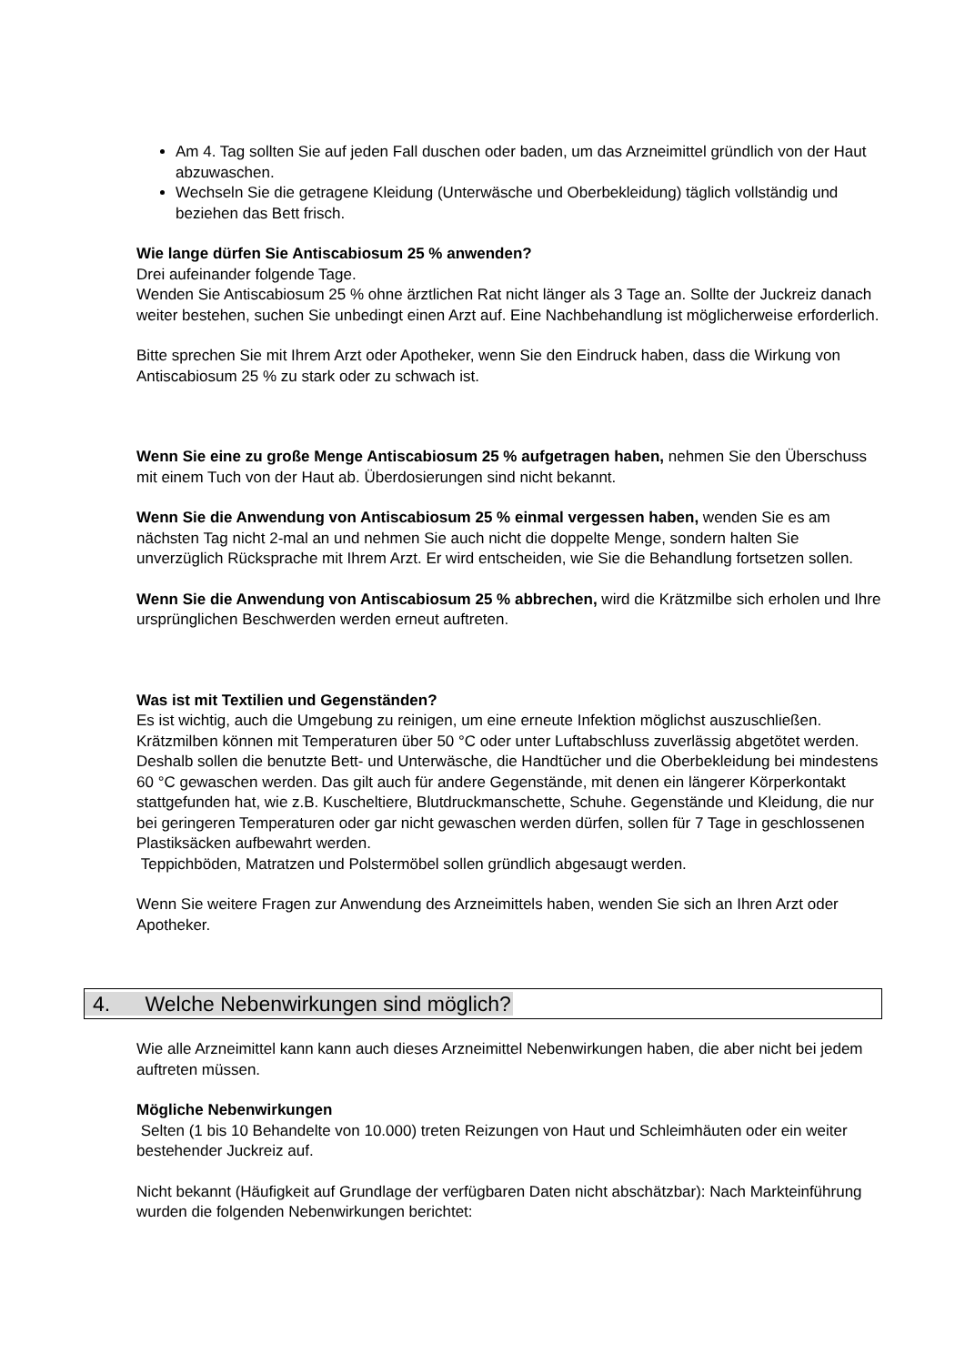Am 4. Tag sollten Sie auf jeden Fall duschen oder baden, um das Arzneimittel gründlich von der Haut abzuwaschen.
Wechseln Sie die getragene Kleidung (Unterwäsche und Oberbekleidung) täglich vollständig und beziehen das Bett frisch.
Wie lange dürfen Sie Antiscabiosum 25 % anwenden?
Drei aufeinander folgende Tage.
Wenden Sie Antiscabiosum 25 % ohne ärztlichen Rat nicht länger als 3 Tage an. Sollte der Juckreiz danach weiter bestehen, suchen Sie unbedingt einen Arzt auf. Eine Nachbehandlung ist möglicherweise erforderlich.
Bitte sprechen Sie mit Ihrem Arzt oder Apotheker, wenn Sie den Eindruck haben, dass die Wirkung von Antiscabiosum 25 % zu stark oder zu schwach ist.
Wenn Sie eine zu große Menge Antiscabiosum 25 % aufgetragen haben, nehmen Sie den Überschuss mit einem Tuch von der Haut ab. Überdosierungen sind nicht bekannt.
Wenn Sie die Anwendung von Antiscabiosum 25 % einmal vergessen haben, wenden Sie es am nächsten Tag nicht 2-mal an und nehmen Sie auch nicht die doppelte Menge, sondern halten Sie unverzüglich Rücksprache mit Ihrem Arzt. Er wird entscheiden, wie Sie die Behandlung fortsetzen sollen.
Wenn Sie die Anwendung von Antiscabiosum 25 % abbrechen, wird die Krätzmilbe sich erholen und Ihre ursprünglichen Beschwerden werden erneut auftreten.
Was ist mit Textilien und Gegenständen?
Es ist wichtig, auch die Umgebung zu reinigen, um eine erneute Infektion möglichst auszuschließen. Krätzmilben können mit Temperaturen über 50 °C oder unter Luftabschluss zuverlässig abgetötet werden.
Deshalb sollen die benutzte Bett- und Unterwäsche, die Handtücher und die Oberbekleidung bei mindestens 60 °C gewaschen werden. Das gilt auch für andere Gegenstände, mit denen ein längerer Körperkontakt stattgefunden hat, wie z.B. Kuscheltiere, Blutdruckmanschette, Schuhe. Gegenstände und Kleidung, die nur bei geringeren Temperaturen oder gar nicht gewaschen werden dürfen, sollen für 7 Tage in geschlossenen Plastiksäcken aufbewahrt werden.
Teppichböden, Matratzen und Polstermöbel sollen gründlich abgesaugt werden.
Wenn Sie weitere Fragen zur Anwendung des Arzneimittels haben, wenden Sie sich an Ihren Arzt oder Apotheker.
4. Welche Nebenwirkungen sind möglich?
Wie alle Arzneimittel kann kann auch dieses Arzneimittel Nebenwirkungen haben, die aber nicht bei jedem auftreten müssen.
Mögliche Nebenwirkungen
Selten (1 bis 10 Behandelte von 10.000) treten Reizungen von Haut und Schleimhäuten oder ein weiter bestehender Juckreiz auf.
Nicht bekannt (Häufigkeit auf Grundlage der verfügbaren Daten nicht abschätzbar): Nach Markteinführung wurden die folgenden Nebenwirkungen berichtet: